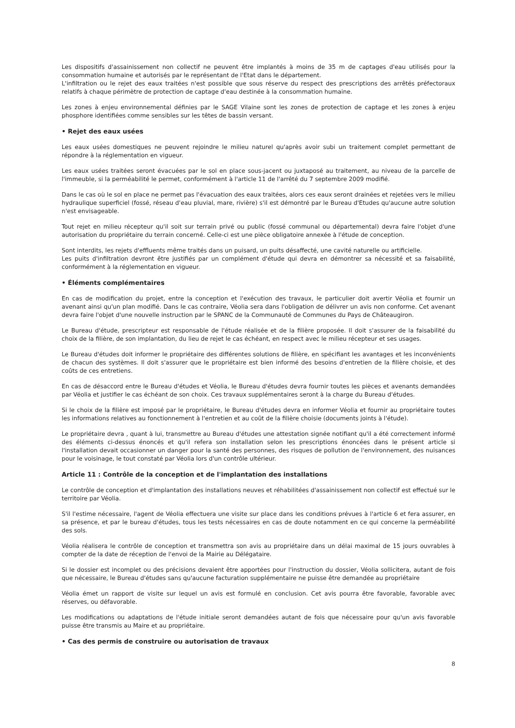Les dispositifs d'assainissement non collectif ne peuvent être implantés à moins de 35 m de captages d'eau utilisés pour la consommation humaine et autorisés par le représentant de l'Etat dans le département.
L'infiltration ou le rejet des eaux traitées n'est possible que sous réserve du respect des prescriptions des arrêtés préfectoraux relatifs à chaque périmètre de protection de captage d'eau destinée à la consommation humaine.
Les zones à enjeu environnemental définies par le SAGE Vilaine sont les zones de protection de captage et les zones à enjeu phosphore identifiées comme sensibles sur les têtes de bassin versant.
• Rejet des eaux usées
Les eaux usées domestiques ne peuvent rejoindre le milieu naturel qu'après avoir subi un traitement complet permettant de répondre à la réglementation en vigueur.
Les eaux usées traitées seront évacuées par le sol en place sous-jacent ou juxtaposé au traitement, au niveau de la parcelle de l'immeuble, si la perméabilité le permet, conformément à l'article 11 de l'arrêté du 7 septembre 2009 modifié.
Dans le cas où le sol en place ne permet pas l'évacuation des eaux traitées, alors ces eaux seront drainées et rejetées vers le milieu hydraulique superficiel (fossé, réseau d'eau pluvial, mare, rivière) s'il est démontré par le Bureau d'Etudes qu'aucune autre solution n'est envisageable.
Tout rejet en milieu récepteur qu'il soit sur terrain privé ou public (fossé communal ou départemental) devra faire l'objet d'une autorisation du propriétaire du terrain concerné. Celle-ci est une pièce obligatoire annexée à l'étude de conception.
Sont interdits, les rejets d'effluents même traités dans un puisard, un puits désaffecté, une cavité naturelle ou artificielle.
Les puits d'infiltration devront être justifiés par un complément d'étude qui devra en démontrer sa nécessité et sa faisabilité, conformément à la réglementation en vigueur.
• Éléments complémentaires
En cas de modification du projet, entre la conception et l'exécution des travaux, le particulier doit avertir Véolia et fournir un avenant ainsi qu'un plan modifié. Dans le cas contraire, Véolia sera dans l'obligation de délivrer un avis non conforme. Cet avenant devra faire l'objet d'une nouvelle instruction par le SPANC de la Communauté de Communes du Pays de Châteaugiron.
Le Bureau d'étude, prescripteur est responsable de l'étude réalisée et de la filière proposée. Il doit s'assurer de la faisabilité du choix de la filière, de son implantation, du lieu de rejet le cas échéant, en respect avec le milieu récepteur et ses usages.
Le Bureau d'études doit informer le propriétaire des différentes solutions de filière, en spécifiant les avantages et les inconvénients de chacun des systèmes. Il doit s'assurer que le propriétaire est bien informé des besoins d'entretien de la filière choisie, et des coûts de ces entretiens.
En cas de désaccord entre le Bureau d'études et Véolia, le Bureau d'études devra fournir toutes les pièces et avenants demandées par Véolia et justifier le cas échéant de son choix. Ces travaux supplémentaires seront à la charge du Bureau d'études.
Si le choix de la filière est imposé par le propriétaire, le Bureau d'études devra en informer Véolia et fournir au propriétaire toutes les informations relatives au fonctionnement à l'entretien et au coût de la filière choisie (documents joints à l'étude).
Le propriétaire devra , quant à lui, transmettre au Bureau d'études une attestation signée notifiant qu'il a été correctement informé des éléments ci-dessus énoncés et qu'il refera son installation selon les prescriptions énoncées dans le présent article si l'installation devait occasionner un danger pour la santé des personnes, des risques de pollution de l'environnement, des nuisances pour le voisinage, le tout constaté par Véolia lors d'un contrôle ultérieur.
Article 11 : Contrôle de la conception et de l'implantation des installations
Le contrôle de conception et d'implantation des installations neuves et réhabilitées d'assainissement non collectif est effectué sur le territoire par Véolia.
S'il l'estime nécessaire, l'agent de Véolia effectuera une visite sur place dans les conditions prévues à l'article 6 et fera assurer, en sa présence, et par le bureau d'études, tous les tests nécessaires en cas de doute notamment en ce qui concerne la perméabilité des sols.
Véolia réalisera le contrôle de conception et transmettra son avis au propriétaire dans un délai maximal de 15 jours ouvrables à compter de la date de réception de l'envoi de la Mairie au Délégataire.
Si le dossier est incomplet ou des précisions devaient être apportées pour l'instruction du dossier, Véolia sollicitera, autant de fois que nécessaire, le Bureau d'études sans qu'aucune facturation supplémentaire ne puisse être demandée au propriétaire
Véolia émet un rapport de visite sur lequel un avis est formulé en conclusion. Cet avis pourra être favorable, favorable avec réserves, ou défavorable.
Les modifications ou adaptations de l'étude initiale seront demandées autant de fois que nécessaire pour qu'un avis favorable puisse être transmis au Maire et au propriétaire.
• Cas des permis de construire ou autorisation de travaux
8